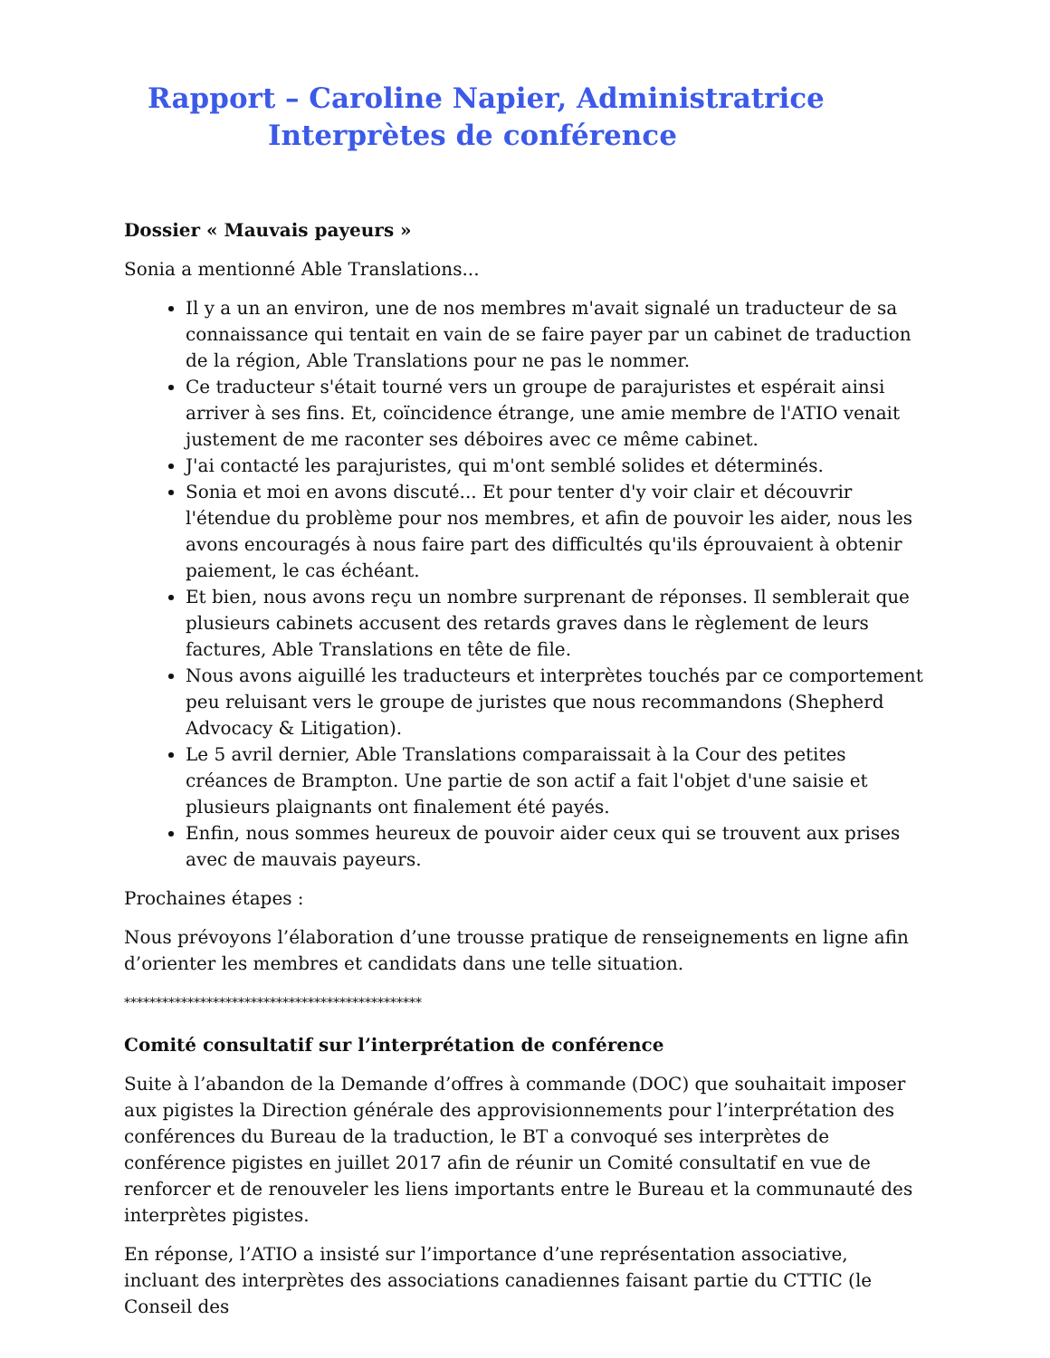Rapport – Caroline Napier, Administratrice
Interprètes de conférence
Dossier « Mauvais payeurs »
Sonia a mentionné Able Translations...
Il y a un an environ, une de nos membres m'avait signalé un traducteur de sa connaissance qui tentait en vain de se faire payer par un cabinet de traduction de la région, Able Translations pour ne pas le nommer.
Ce traducteur s'était tourné vers un groupe de parajuristes et espérait ainsi arriver à ses fins. Et, coïncidence étrange, une amie membre de l'ATIO venait justement de me raconter ses déboires avec ce même cabinet.
J'ai contacté les parajuristes, qui m'ont semblé solides et déterminés.
Sonia et moi en avons discuté... Et pour tenter d'y voir clair et découvrir l'étendue du problème pour nos membres, et afin de pouvoir les aider, nous les avons encouragés à nous faire part des difficultés qu'ils éprouvaient à obtenir paiement, le cas échéant.
Et bien, nous avons reçu un nombre surprenant de réponses. Il semblerait que plusieurs cabinets accusent des retards graves dans le règlement de leurs factures, Able Translations en tête de file.
Nous avons aiguillé les traducteurs et interprètes touchés par ce comportement peu reluisant vers le groupe de juristes que nous recommandons (Shepherd Advocacy & Litigation).
Le 5 avril dernier, Able Translations comparaissait à la Cour des petites créances de Brampton. Une partie de son actif a fait l'objet d'une saisie et plusieurs plaignants ont finalement été payés.
Enfin, nous sommes heureux de pouvoir aider ceux qui se trouvent aux prises avec de mauvais payeurs.
Prochaines étapes :
Nous prévoyons l’élaboration d’une trousse pratique de renseignements en ligne afin d’orienter les membres et candidats dans une telle situation.
***********************************************
Comité consultatif sur l’interprétation de conférence
Suite à l’abandon de la Demande d’offres à commande (DOC) que souhaitait imposer aux pigistes la Direction générale des approvisionnements pour l’interprétation des conférences du Bureau de la traduction, le BT a convoqué ses interprètes de conférence pigistes en juillet 2017 afin de réunir un Comité consultatif en vue de renforcer et de renouveler les liens importants entre le Bureau et la communauté des interprètes pigistes.
En réponse, l’ATIO a insisté sur l’importance d’une représentation associative, incluant des interprètes des associations canadiennes faisant partie du CTTIC (le Conseil des